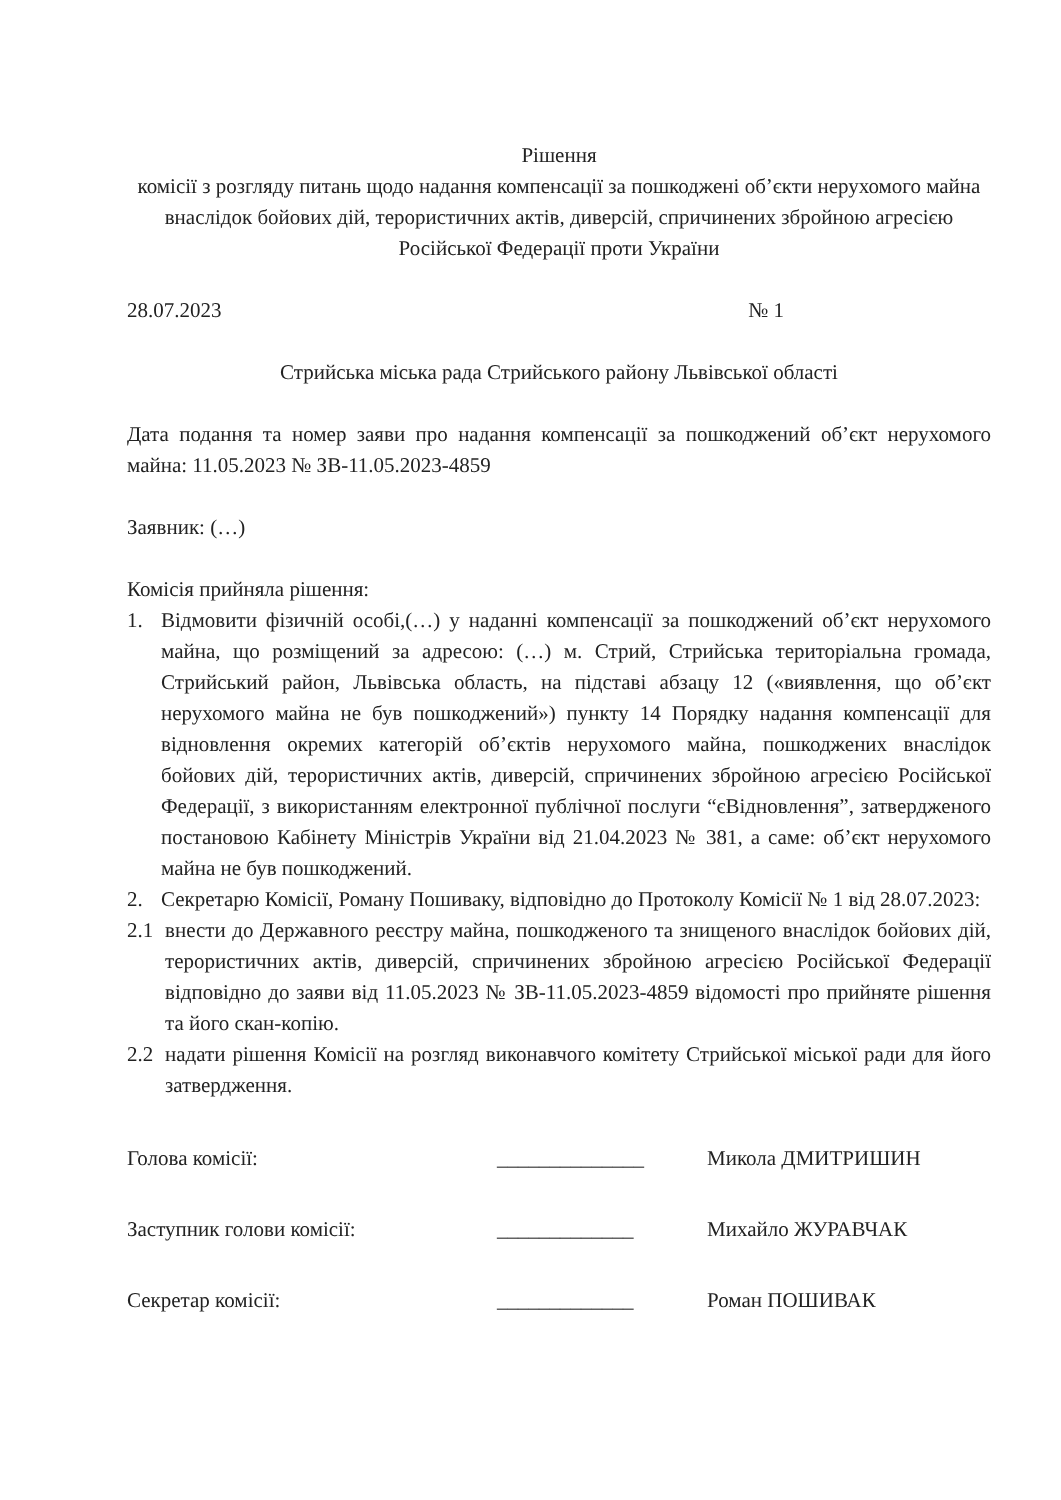Рішення
комісії з розгляду питань щодо надання компенсації за пошкоджені об’єкти нерухомого майна внаслідок бойових дій, терористичних актів, диверсій, спричинених збройною агресією Російської Федерації проти України
28.07.2023 № 1
Стрийська міська рада Стрийського району Львівської області
Дата подання та номер заяви про надання компенсації за пошкоджений об’єкт нерухомого майна: 11.05.2023 № ЗВ-11.05.2023-4859
Заявник: (…)
Комісія прийняла рішення:
1. Відмовити фізичній особі,(…) у наданні компенсації за пошкоджений об’єкт нерухомого майна, що розміщений за адресою: (…) м. Стрий, Стрийська територіальна громада, Стрийський район, Львівська область, на підставі абзацу 12 («виявлення, що об’єкт нерухомого майна не був пошкоджений») пункту 14 Порядку надання компенсації для відновлення окремих категорій об’єктів нерухомого майна, пошкоджених внаслідок бойових дій, терористичних актів, диверсій, спричинених збройною агресією Російської Федерації, з використанням електронної публічної послуги “єВідновлення”, затвердженого постановою Кабінету Міністрів України від 21.04.2023 № 381, а саме: об’єкт нерухомого майна не був пошкоджений.
2. Секретарю Комісії, Роману Пошиваку, відповідно до Протоколу Комісії № 1 від 28.07.2023:
2.1 внести до Державного реєстру майна, пошкодженого та знищеного внаслідок бойових дій, терористичних актів, диверсій, спричинених збройною агресією Російської Федерації відповідно до заяви від 11.05.2023 № ЗВ-11.05.2023-4859 відомості про прийняте рішення та його скан-копію.
2.2 надати рішення Комісії на розгляд виконавчого комітету Стрийської міської ради для його затвердження.
Голова комісії: ______________ Микола ДМИТРИШИН
Заступник голови комісії: _____________ Михайло ЖУРАВЧАК
Секретар комісії: _____________ Роман ПОШИВАК